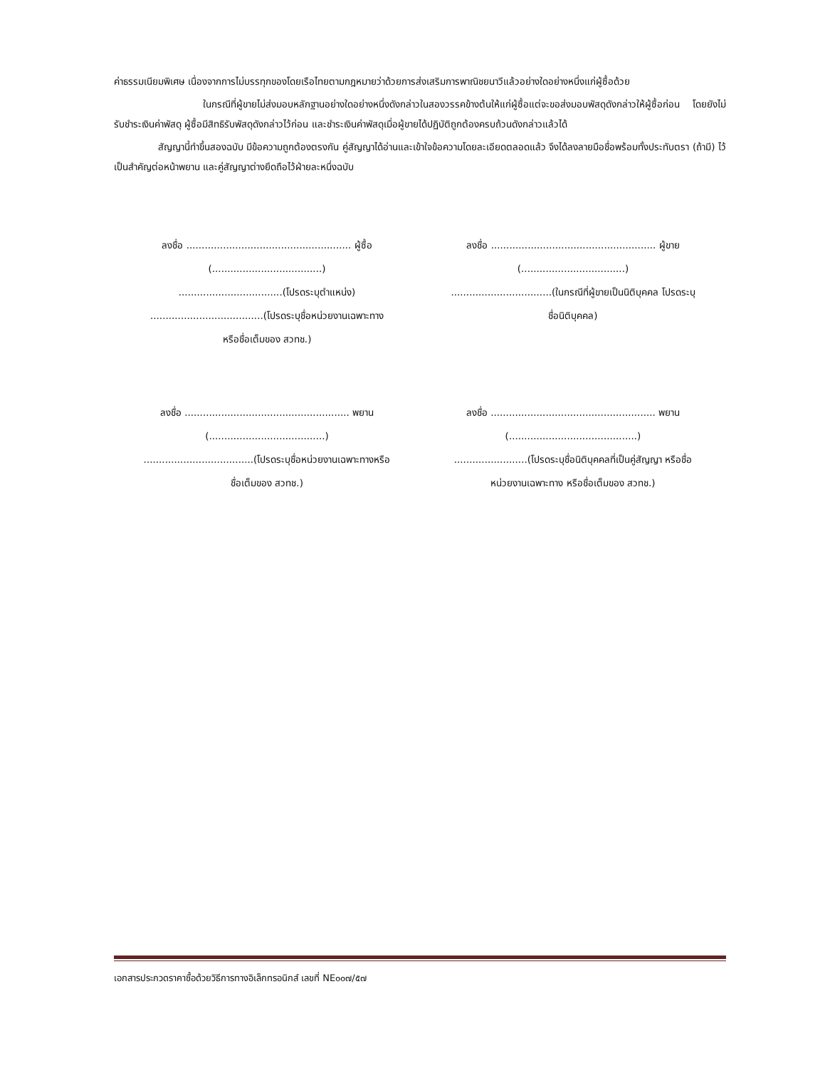ค่าธรรมเนียมพิเศษ เนื่องจากการไม่บรรทุกของโดยเรือไทยตามกฎหมายว่าด้วยการส่งเสริมการพาณิชยนาวีแล้วอย่างใดอย่างหนึ่งแก่ผู้ซื้อด้วย
ในกรณีที่ผู้ขายไม่ส่งมอบหลักฐานอย่างใดอย่างหนึ่งดังกล่าวในสองวรรคข้างต้นให้แก่ผู้ซื้อแต่จะขอส่งมอบพัสดุดังกล่าวให้ผู้ซื้อก่อน โดยยังไม่รับชำระเงินค่าพัสดุ ผู้ซื้อมีสิทธิรับพัสดุดังกล่าวไว้ก่อน และชำระเงินค่าพัสดุเมื่อผู้ขายได้ปฏิบัติถูกต้องครบถ้วนดังกล่าวแล้วได้
สัญญานี้ทำขึ้นสองฉบับ มีข้อความถูกต้องตรงกัน คู่สัญญาได้อ่านและเข้าใจข้อความโดยละเอียดตลอดแล้ว จึงได้ลงลายมือชื่อพร้อมทั้งประทับตรา (ถ้ามี) ไว้เป็นสำคัญต่อหน้าพยาน และคู่สัญญาต่างยึดถือไว้ฝ่ายละหนึ่งฉบับ
ลงชื่อ ...................................................... ผู้ซื้อ
(....................................)
..................................(โปรดระบุตำแหน่ง)
.....................................(โปรดระบุชื่อหน่วยงานเฉพาะทาง
หรือชื่อเต็มของ สวทช.)
ลงชื่อ ...................................................... ผู้ขาย
(..................................)
.................................(ในกรณีที่ผู้ขายเป็นนิติบุคคล โปรดระบุ
ชื่อนิติบุคคล)
ลงชื่อ ...................................................... พยาน
(......................................)
....................................(โปรดระบุชื่อหน่วยงานเฉพาะทางหรือ
ชื่อเต็มของ สวทช.)
ลงชื่อ ...................................................... พยาน
(..........................................)
........................(โปรดระบุชื่อนิติบุคคลที่เป็นคู่สัญญา หรือชื่อ
หน่วยงานเฉพาะทาง หรือชื่อเต็มของ สวทช.)
เอกสารประกวดราคาซื้อด้วยวิธีการทางอิเล็กทรอนิกส์ เลขที่ NE๐๐๗/๕๗